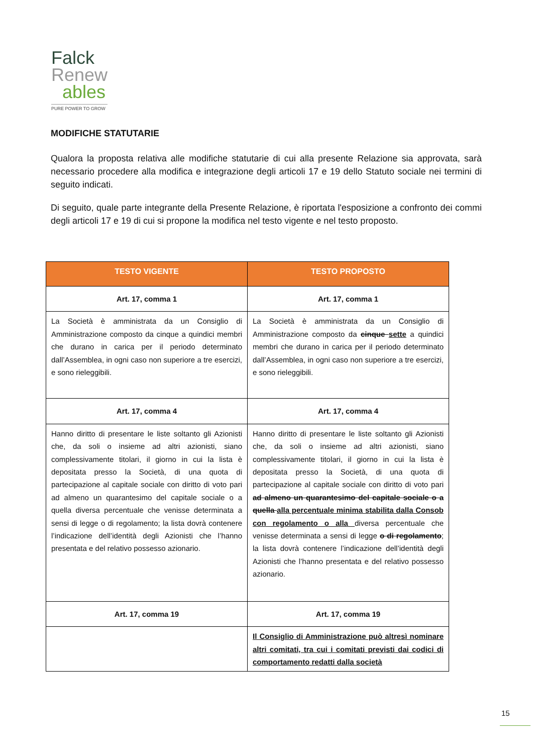Falck
Renew
ables
PURE POWER TO GROW
MODIFICHE STATUTARIE
Qualora la proposta relativa alle modifiche statutarie di cui alla presente Relazione sia approvata, sarà necessario procedere alla modifica e integrazione degli articoli 17 e 19 dello Statuto sociale nei termini di seguito indicati.
Di seguito, quale parte integrante della Presente Relazione, è riportata l'esposizione a confronto dei commi degli articoli 17 e 19 di cui si propone la modifica nel testo vigente e nel testo proposto.
| TESTO VIGENTE | TESTO PROPOSTO |
| --- | --- |
| Art. 17, comma 1 | Art. 17, comma 1 |
| La Società è amministrata da un Consiglio di Amministrazione composto da cinque a quindici membri che durano in carica per il periodo determinato dall’Assemblea, in ogni caso non superiore a tre esercizi, e sono rieleggibili. | La Società è amministrata da un Consiglio di Amministrazione composto da cinque sette a quindici membri che durano in carica per il periodo determinato dall’Assemblea, in ogni caso non superiore a tre esercizi, e sono rieleggibili. |
| Art. 17, comma 4 | Art. 17, comma 4 |
| Hanno diritto di presentare le liste soltanto gli Azionisti che, da soli o insieme ad altri azionisti, siano complessivamente titolari, il giorno in cui la lista è depositata presso la Società, di una quota di partecipazione al capitale sociale con diritto di voto pari ad almeno un quarantesimo del capitale sociale o a quella diversa percentuale che venisse determinata a sensi di legge o di regolamento; la lista dovrà contenere l’indicazione dell’identità degli Azionisti che l’hanno presentata e del relativo possesso azionario. | Hanno diritto di presentare le liste soltanto gli Azionisti che, da soli o insieme ad altri azionisti, siano complessivamente titolari, il giorno in cui la lista è depositata presso la Società, di una quota di partecipazione al capitale sociale con diritto di voto pari ad almeno un quarantesimo del capitale sociale o a quella alla percentuale minima stabilita dalla Consob con regolamento o alla diversa percentuale che venisse determinata a sensi di legge o di regolamento ; la lista dovrà contenere l’indicazione dell’identità degli Azionisti che l’hanno presentata e del relativo possesso azionario. |
| Art. 17, comma 19 | Art. 17, comma 19 |
| | Il Consiglio di Amministrazione può altresì nominare altri comitati, tra cui i comitati previsti dai codici di comportamento redatti dalla società |
15